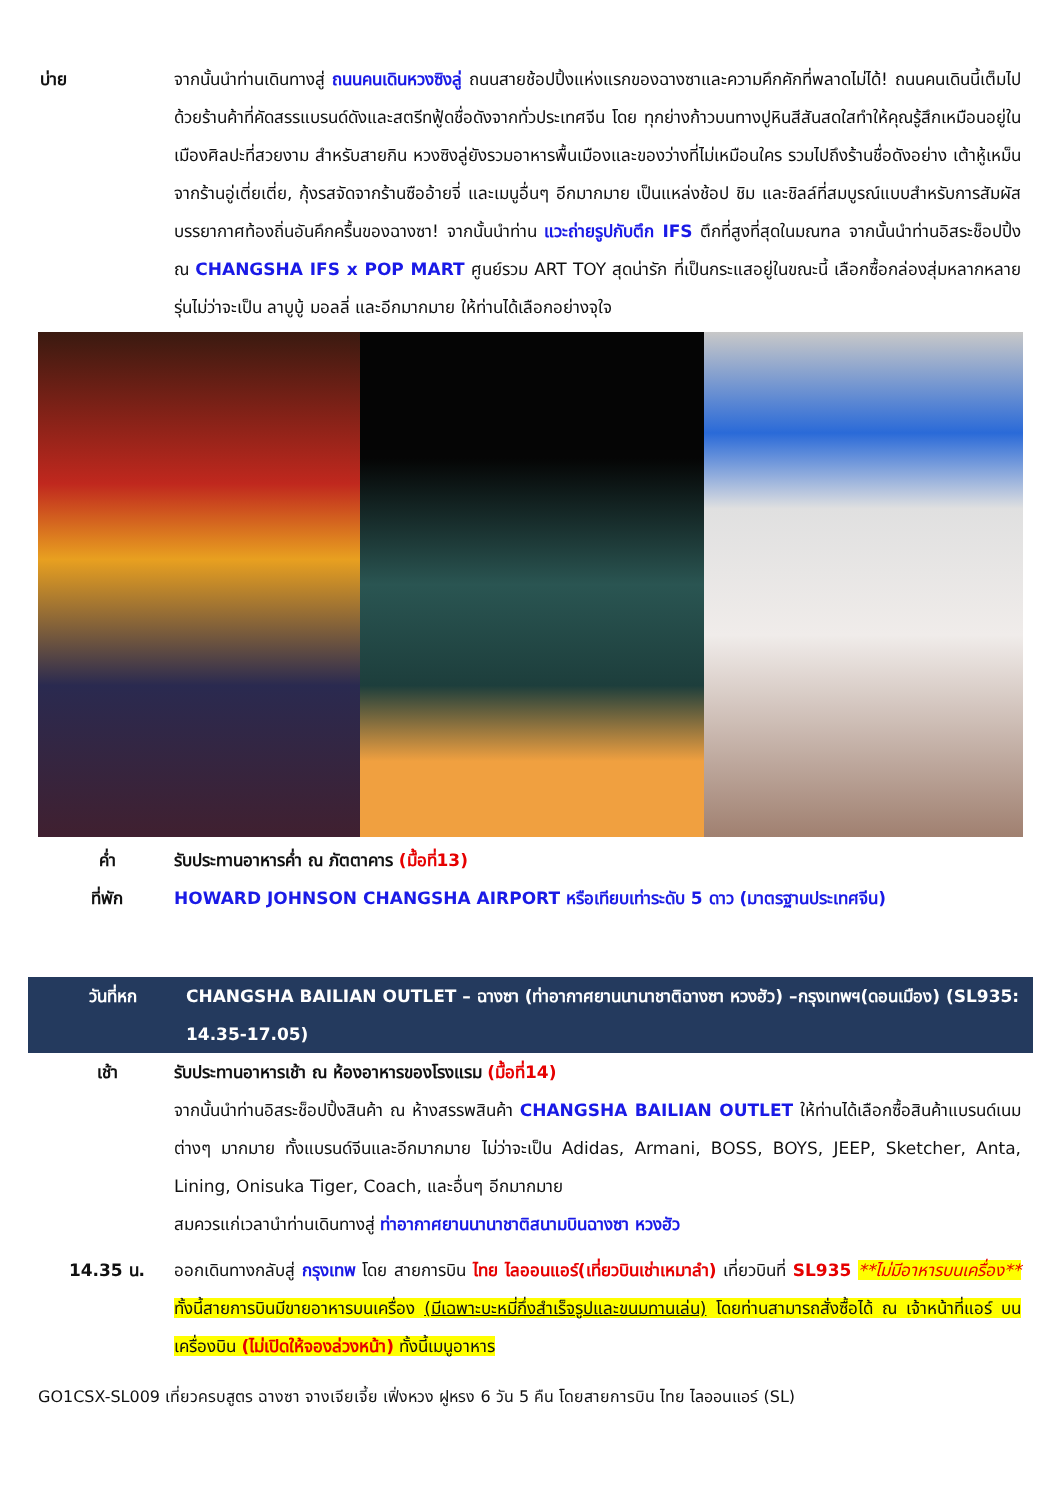บ่าย จากนั้นนำท่านเดินทางสู่ ถนนคนเดินหวงซิงลู่ ถนนสายช้อปปิ้งแห่งแรกของฉางซาและความคึกคักที่พลาดไม่ได้! ถนนคนเดินนี้เต็มไปด้วยร้านค้าที่คัดสรรแบรนด์ดังและสตรีทฟู้ดชื่อดังจากทั่วประเทศจีน โดย ทุกย่างก้าวบนทางปูหินสีสันสดใสทำให้คุณรู้สึกเหมือนอยู่ในเมืองศิลปะที่สวยงาม สำหรับสายกิน หวงซิงลู่ยังรวมอาหารพื้นเมืองและของว่างที่ไม่เหมือนใคร รวมไปถึงร้านชื่อดังอย่าง เต้าหู้เหม็นจากร้านอู่เตี่ยเตี่ย, กุ้งรสจัดจากร้านซืออ้ายจี่ และเมนูอื่นๆ อีกมากมาย เป็นแหล่งช้อป ชิม และชิลล์ที่สมบูรณ์แบบสำหรับการสัมผัสบรรยากาศท้องถิ่นอันคึกครื้นของฉางซา! จากนั้นนำท่าน แวะถ่ายรูปกับตึก IFS ตึกที่สูงที่สุดในมณฑล จากนั้นนำท่านอิสระช็อปปิ้ง ณ CHANGSHA IFS x POP MART ศูนย์รวม ART TOY สุดน่ารัก ที่เป็นกระแสอยู่ในขณะนี้ เลือกซื้อกล่องสุ่มหลากหลายรุ่นไม่ว่าจะเป็น ลาบูบู้ มอลลี่ และอีกมากมาย ให้ท่านได้เลือกอย่างจุใจ
ค่ำ รับประทานอาหารค่ำ ณ ภัตตาคาร (มื้อที่13)
ที่พัก HOWARD JOHNSON CHANGSHA AIRPORT หรือเทียบเท่าระดับ 5 ดาว (มาตรฐานประเทศจีน)
วันที่หก CHANGSHA BAILIAN OUTLET – ฉางซา (ท่าอากาศยานนานาชาติฉางซา หวงฮัว) –กรุงเทพฯ(ดอนเมือง) (SL935: 14.35-17.05)
เช้า รับประทานอาหารเช้า ณ ห้องอาหารของโรงแรม (มื้อที่14)
จากนั้นนำท่านอิสระช็อปปิ้งสินค้า ณ ห้างสรรพสินค้า CHANGSHA BAILIAN OUTLET ให้ท่านได้เลือกซื้อสินค้าแบรนด์เนมต่างๆ มากมาย ทั้งแบรนด์จีนและอีกมากมาย ไม่ว่าจะเป็น Adidas, Armani, BOSS, BOYS, JEEP, Sketcher, Anta, Lining, Onisuka Tiger, Coach, และอื่นๆ อีกมากมาย
สมควรแก่เวลานำท่านเดินทางสู่ ท่าอากาศยานนานาชาติสนามบินฉางซา หวงฮัว
14.35 น. ออกเดินทางกลับสู่ กรุงเทพ โดย สายการบิน ไทย ไลออนแอร์(เที่ยวบินเช่าเหมาลำ) เที่ยวบินที่ SL935 **ไม่มีอาหารบนเครื่อง** ทั้งนี้สายการบินมีขายอาหารบนเครื่อง (มีเฉพาะบะหมี่กึ่งสำเร็จรูปและขนมทานเล่น) โดยท่านสามารถสั่งซื้อได้ ณ เจ้าหน้าที่แอร์ บนเครื่องบิน (ไม่เปิดให้จองล่วงหน้า) ทั้งนี้เมนูอาหาร
GO1CSX-SL009 เที่ยวครบสูตร ฉางซา จางเจียเจี้ย เฟิ่งหวง ฝูหรง 6 วัน 5 คืน โดยสายการบิน ไทย ไลออนแอร์ (SL)